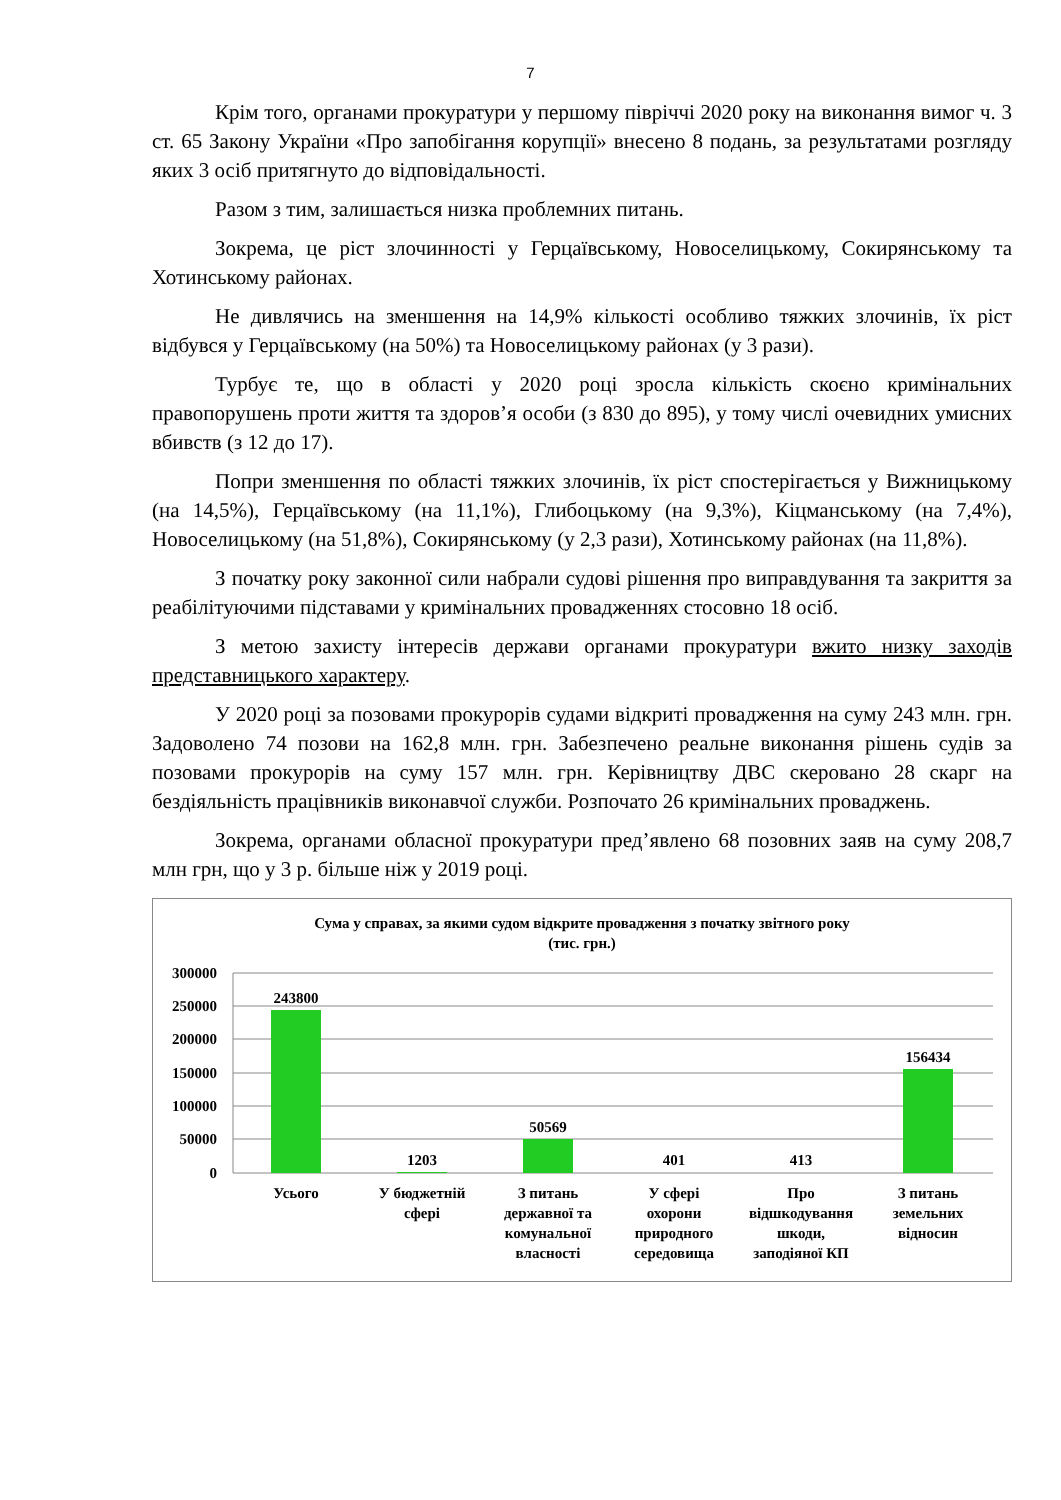7
Крім того, органами прокуратури у першому півріччі 2020 року на виконання вимог ч. 3 ст. 65 Закону України «Про запобігання корупції» внесено 8 подань, за результатами розгляду яких 3 осіб притягнуто до відповідальності.
Разом з тим, залишається низка проблемних питань.
Зокрема, це ріст злочинності у Герцаївському, Новоселицькому, Сокирянському та Хотинському районах.
Не дивлячись на зменшення на 14,9% кількості особливо тяжких злочинів, їх ріст відбувся у Герцаївському (на 50%) та Новоселицькому районах (у 3 рази).
Турбує те, що в області у 2020 році зросла кількість скоєно кримінальних правопорушень проти життя та здоров’я особи (з 830 до 895), у тому числі очевидних умисних вбивств (з 12 до 17).
Попри зменшення по області тяжких злочинів, їх ріст спостерігається у Вижницькому (на 14,5%), Герцаївському (на 11,1%), Глибоцькому (на 9,3%), Кіцманському (на 7,4%), Новоселицькому (на 51,8%), Сокирянському (у 2,3 рази), Хотинському районах (на 11,8%).
З початку року законної сили набрали судові рішення про виправдування та закриття за реабілітуючими підставами у кримінальних провадженнях стосовно 18 осіб.
З метою захисту інтересів держави органами прокуратури вжито низку заходів представницького характеру.
У 2020 році за позовами прокурорів судами відкриті провадження на суму 243 млн. грн. Задоволено 74 позови на 162,8 млн. грн. Забезпечено реальне виконання рішень судів за позовами прокурорів на суму 157 млн. грн. Керівництву ДВС скеровано 28 скарг на бездіяльність працівників виконавчої служби. Розпочато 26 кримінальних проваджень.
Зокрема, органами обласної прокуратури пред’явлено 68 позовних заяв на суму 208,7 млн грн, що у 3 р. більше ніж у 2019 році.
Сума у справах, за якими судом відкрите провадження з початку звітного року
(тис. грн.)
300000
250000
200000
150000
100000
50000
0
243800
1203
50569
401
413
156434
Усього
У бюджетній
сфері
З питань
державної та
комунальної
власності
У сфері
охорони
природного
середовища
Про
відшкодування
шкоди,
заподіяної КП
З питань
земельних
відносин